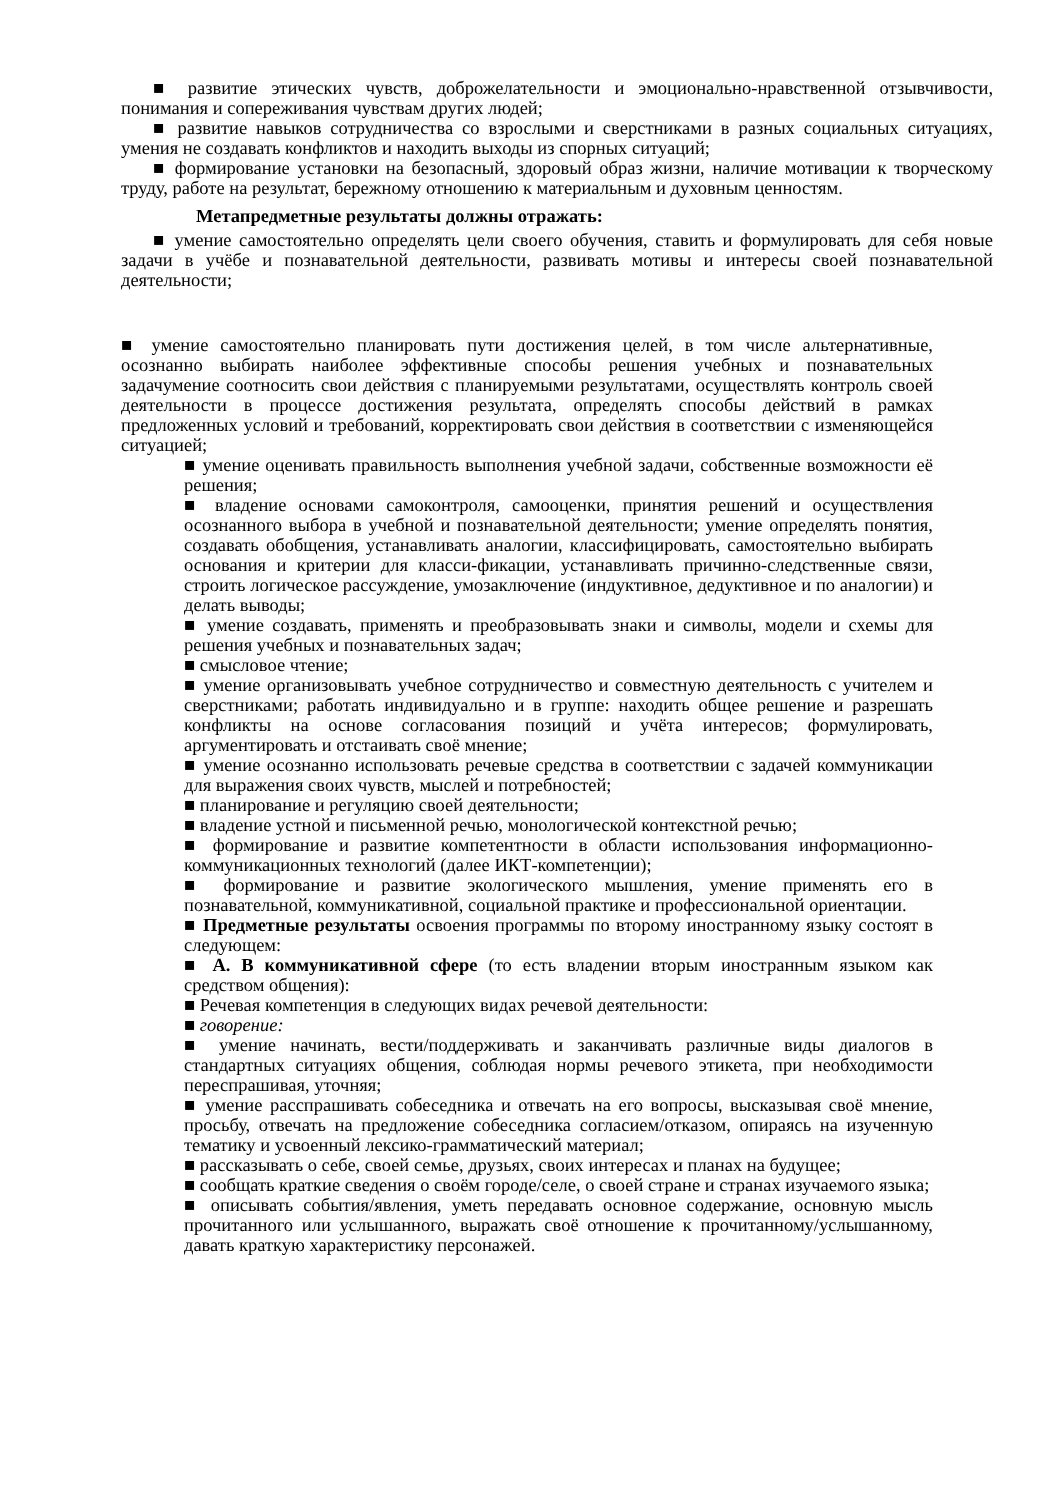■ развитие этических чувств, доброжелательности и эмоционально-нравственной отзывчивости, понимания и сопереживания чувствам других людей;
■ развитие навыков сотрудничества со взрослыми и сверстниками в разных социальных ситуациях, умения не создавать конфликтов и находить выходы из спорных ситуаций;
■ формирование установки на безопасный, здоровый образ жизни, наличие мотивации к творческому труду, работе на результат, бережному отношению к материальным и духовным ценностям.
Метапредметные результаты должны отражать:
■ умение самостоятельно определять цели своего обучения, ставить и формулировать для себя новые задачи в учёбе и познавательной деятельности, развивать мотивы и интересы своей познавательной деятельности;
■ умение самостоятельно планировать пути достижения целей, в том числе альтернативные, осознанно выбирать наиболее эффективные способы решения учебных и познавательных задачумение соотносить свои действия с планируемыми результатами, осуществлять контроль своей деятельности в процессе достижения результата, определять способы действий в рамках предложенных условий и требований, корректировать свои действия в соответствии с изменяющейся ситуацией;
■ умение оценивать правильность выполнения учебной задачи, собственные возможности её решения;
■ владение основами самоконтроля, самооценки, принятия решений и осуществления осознанного выбора в учебной и познавательной деятельности; умение определять понятия, создавать обобщения, устанавливать аналогии, классифицировать, самостоятельно выбирать основания и критерии для класси-фикации, устанавливать причинно-следственные связи, строить логическое рассуждение, умозаключение (индуктивное, дедуктивное и по аналогии) и делать выводы;
■ умение создавать, применять и преобразовывать знаки и символы, модели и схемы для решения учебных и познавательных задач;
■ смысловое чтение;
■ умение организовывать учебное сотрудничество и совместную деятельность с учителем и сверстниками; работать индивидуально и в группе: находить общее решение и разрешать конфликты на основе согласования позиций и учёта интересов; формулировать, аргументировать и отстаивать своё мнение;
■ умение осознанно использовать речевые средства в соответствии с задачей коммуникации для выражения своих чувств, мыслей и потребностей;
■ планирование и регуляцию своей деятельности;
■ владение устной и письменной речью, монологической контекстной речью;
■ формирование и развитие компетентности в области использования информационно-коммуникационных технологий (далее ИКТ-компетенции);
■ формирование и развитие экологического мышления, умение применять его в познавательной, коммуникативной, социальной практике и профессиональной ориентации.
■ Предметные результаты освоения программы по второму иностранному языку состоят в следующем:
■ А. В коммуникативной сфере (то есть владении вторым иностранным языком как средством общения):
■ Речевая компетенция в следующих видах речевой деятельности:
■ говорение:
■ умение начинать, вести/поддерживать и заканчивать различные виды диалогов в стандартных ситуациях общения, соблюдая нормы речевого этикета, при необходимости переспрашивая, уточняя;
■ умение расспрашивать собеседника и отвечать на его вопросы, высказывая своё мнение, просьбу, отвечать на предложение собеседника согласием/отказом, опираясь на изученную тематику и усвоенный лексико-грамматический материал;
■ рассказывать о себе, своей семье, друзьях, своих интересах и планах на будущее;
■ сообщать краткие сведения о своём городе/селе, о своей стране и странах изучаемого языка;
■ описывать события/явления, уметь передавать основное содержание, основную мысль прочитанного или услышанного, выражать своё отношение к прочитанному/услышанному, давать краткую характеристику персонажей.